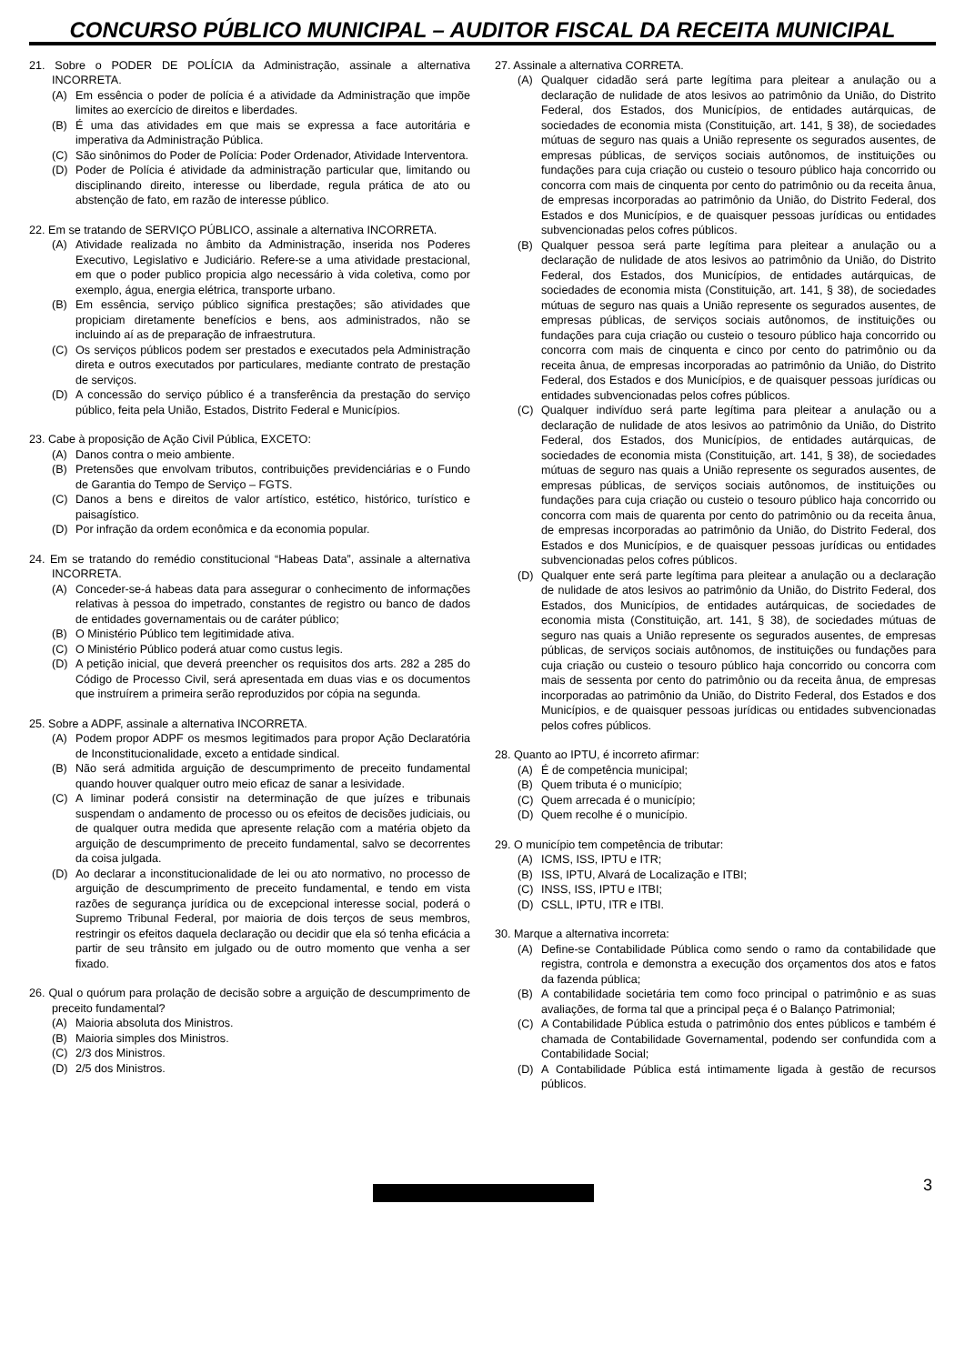CONCURSO PÚBLICO MUNICIPAL – AUDITOR FISCAL DA RECEITA MUNICIPAL
21. Sobre o PODER DE POLÍCIA da Administração, assinale a alternativa INCORRETA.
(A) Em essência o poder de polícia é a atividade da Administração que impõe limites ao exercício de direitos e liberdades.
(B) É uma das atividades em que mais se expressa a face autoritária e imperativa da Administração Pública.
(C) São sinônimos do Poder de Polícia: Poder Ordenador, Atividade Interventora.
(D) Poder de Polícia é atividade da administração particular que, limitando ou disciplinando direito, interesse ou liberdade, regula prática de ato ou abstenção de fato, em razão de interesse público.
22. Em se tratando de SERVIÇO PÚBLICO, assinale a alternativa INCORRETA.
(A) Atividade realizada no âmbito da Administração, inserida nos Poderes Executivo, Legislativo e Judiciário. Refere-se a uma atividade prestacional, em que o poder publico propicia algo necessário à vida coletiva, como por exemplo, água, energia elétrica, transporte urbano.
(B) Em essência, serviço público significa prestações; são atividades que propiciam diretamente benefícios e bens, aos administrados, não se incluindo aí as de preparação de infraestrutura.
(C) Os serviços públicos podem ser prestados e executados pela Administração direta e outros executados por particulares, mediante contrato de prestação de serviços.
(D) A concessão do serviço público é a transferência da prestação do serviço público, feita pela União, Estados, Distrito Federal e Municípios.
23. Cabe à proposição de Ação Civil Pública, EXCETO:
(A) Danos contra o meio ambiente.
(B) Pretensões que envolvam tributos, contribuições previdenciárias e o Fundo de Garantia do Tempo de Serviço – FGTS.
(C) Danos a bens e direitos de valor artístico, estético, histórico, turístico e paisagístico.
(D) Por infração da ordem econômica e da economia popular.
24. Em se tratando do remédio constitucional “Habeas Data”, assinale a alternativa INCORRETA.
(A) Conceder-se-á habeas data para assegurar o conhecimento de informações relativas à pessoa do impetrado, constantes de registro ou banco de dados de entidades governamentais ou de caráter público;
(B) O Ministério Público tem legitimidade ativa.
(C) O Ministério Público poderá atuar como custus legis.
(D) A petição inicial, que deverá preencher os requisitos dos arts. 282 a 285 do Código de Processo Civil, será apresentada em duas vias e os documentos que instruírem a primeira serão reproduzidos por cópia na segunda.
25. Sobre a ADPF, assinale a alternativa INCORRETA.
(A) Podem propor ADPF os mesmos legitimados para propor Ação Declaratória de Inconstitucionalidade, exceto a entidade sindical.
(B) Não será admitida arguição de descumprimento de preceito fundamental quando houver qualquer outro meio eficaz de sanar a lesividade.
(C) A liminar poderá consistir na determinação de que juízes e tribunais suspendam o andamento de processo ou os efeitos de decisões judiciais, ou de qualquer outra medida que apresente relação com a matéria objeto da arguição de descumprimento de preceito fundamental, salvo se decorrentes da coisa julgada.
(D) Ao declarar a inconstitucionalidade de lei ou ato normativo, no processo de arguição de descumprimento de preceito fundamental, e tendo em vista razões de segurança jurídica ou de excepcional interesse social, poderá o Supremo Tribunal Federal, por maioria de dois terços de seus membros, restringir os efeitos daquela declaração ou decidir que ela só tenha eficácia a partir de seu trânsito em julgado ou de outro momento que venha a ser fixado.
26. Qual o quórum para prolação de decisão sobre a arguição de descumprimento de preceito fundamental?
(A) Maioria absoluta dos Ministros.
(B) Maioria simples dos Ministros.
(C) 2/3 dos Ministros.
(D) 2/5 dos Ministros.
27. Assinale a alternativa CORRETA.
(A) Qualquer cidadão será parte legítima para pleitear a anulação ou a declaração de nulidade de atos lesivos ao patrimônio da União, do Distrito Federal, dos Estados, dos Municípios, de entidades autárquicas, de sociedades de economia mista (Constituição, art. 141, § 38), de sociedades mútuas de seguro nas quais a União represente os segurados ausentes, de empresas públicas, de serviços sociais autônomos, de instituições ou fundações para cuja criação ou custeio o tesouro público haja concorrido ou concorra com mais de cinquenta por cento do patrimônio ou da receita ânua, de empresas incorporadas ao patrimônio da União, do Distrito Federal, dos Estados e dos Municípios, e de quaisquer pessoas jurídicas ou entidades subvencionadas pelos cofres públicos.
(B) Qualquer pessoa será parte legítima para pleitear a anulação ou a declaração de nulidade de atos lesivos ao patrimônio da União, do Distrito Federal, dos Estados, dos Municípios, de entidades autárquicas, de sociedades de economia mista (Constituição, art. 141, § 38), de sociedades mútuas de seguro nas quais a União represente os segurados ausentes, de empresas públicas, de serviços sociais autônomos, de instituições ou fundações para cuja criação ou custeio o tesouro público haja concorrido ou concorra com mais de cinquenta e cinco por cento do patrimônio ou da receita ânua, de empresas incorporadas ao patrimônio da União, do Distrito Federal, dos Estados e dos Municípios, e de quaisquer pessoas jurídicas ou entidades subvencionadas pelos cofres públicos.
(C) Qualquer indivíduo será parte legítima para pleitear a anulação ou a declaração de nulidade de atos lesivos ao patrimônio da União, do Distrito Federal, dos Estados, dos Municípios, de entidades autárquicas, de sociedades de economia mista (Constituição, art. 141, § 38), de sociedades mútuas de seguro nas quais a União represente os segurados ausentes, de empresas públicas, de serviços sociais autônomos, de instituições ou fundações para cuja criação ou custeio o tesouro público haja concorrido ou concorra com mais de quarenta por cento do patrimônio ou da receita ânua, de empresas incorporadas ao patrimônio da União, do Distrito Federal, dos Estados e dos Municípios, e de quaisquer pessoas jurídicas ou entidades subvencionadas pelos cofres públicos.
(D) Qualquer ente será parte legítima para pleitear a anulação ou a declaração de nulidade de atos lesivos ao patrimônio da União, do Distrito Federal, dos Estados, dos Municípios, de entidades autárquicas, de sociedades de economia mista (Constituição, art. 141, § 38), de sociedades mútuas de seguro nas quais a União represente os segurados ausentes, de empresas públicas, de serviços sociais autônomos, de instituições ou fundações para cuja criação ou custeio o tesouro público haja concorrido ou concorra com mais de sessenta por cento do patrimônio ou da receita ânua, de empresas incorporadas ao patrimônio da União, do Distrito Federal, dos Estados e dos Municípios, e de quaisquer pessoas jurídicas ou entidades subvencionadas pelos cofres públicos.
28. Quanto ao IPTU, é incorreto afirmar:
(A) É de competência municipal;
(B) Quem tributa é o município;
(C) Quem arrecada é o município;
(D) Quem recolhe é o município.
29. O município tem competência de tributar:
(A) ICMS, ISS, IPTU e ITR;
(B) ISS, IPTU, Alvará de Localização e ITBI;
(C) INSS, ISS, IPTU e ITBI;
(D) CSLL, IPTU, ITR e ITBI.
30. Marque a alternativa incorreta:
(A) Define-se Contabilidade Pública como sendo o ramo da contabilidade que registra, controla e demonstra a execução dos orçamentos dos atos e fatos da fazenda pública;
(B) A contabilidade societária tem como foco principal o patrimônio e as suas avaliações, de forma tal que a principal peça é o Balanço Patrimonial;
(C) A Contabilidade Pública estuda o patrimônio dos entes públicos e também é chamada de Contabilidade Governamental, podendo ser confundida com a Contabilidade Social;
(D) A Contabilidade Pública está intimamente ligada à gestão de recursos públicos.
3